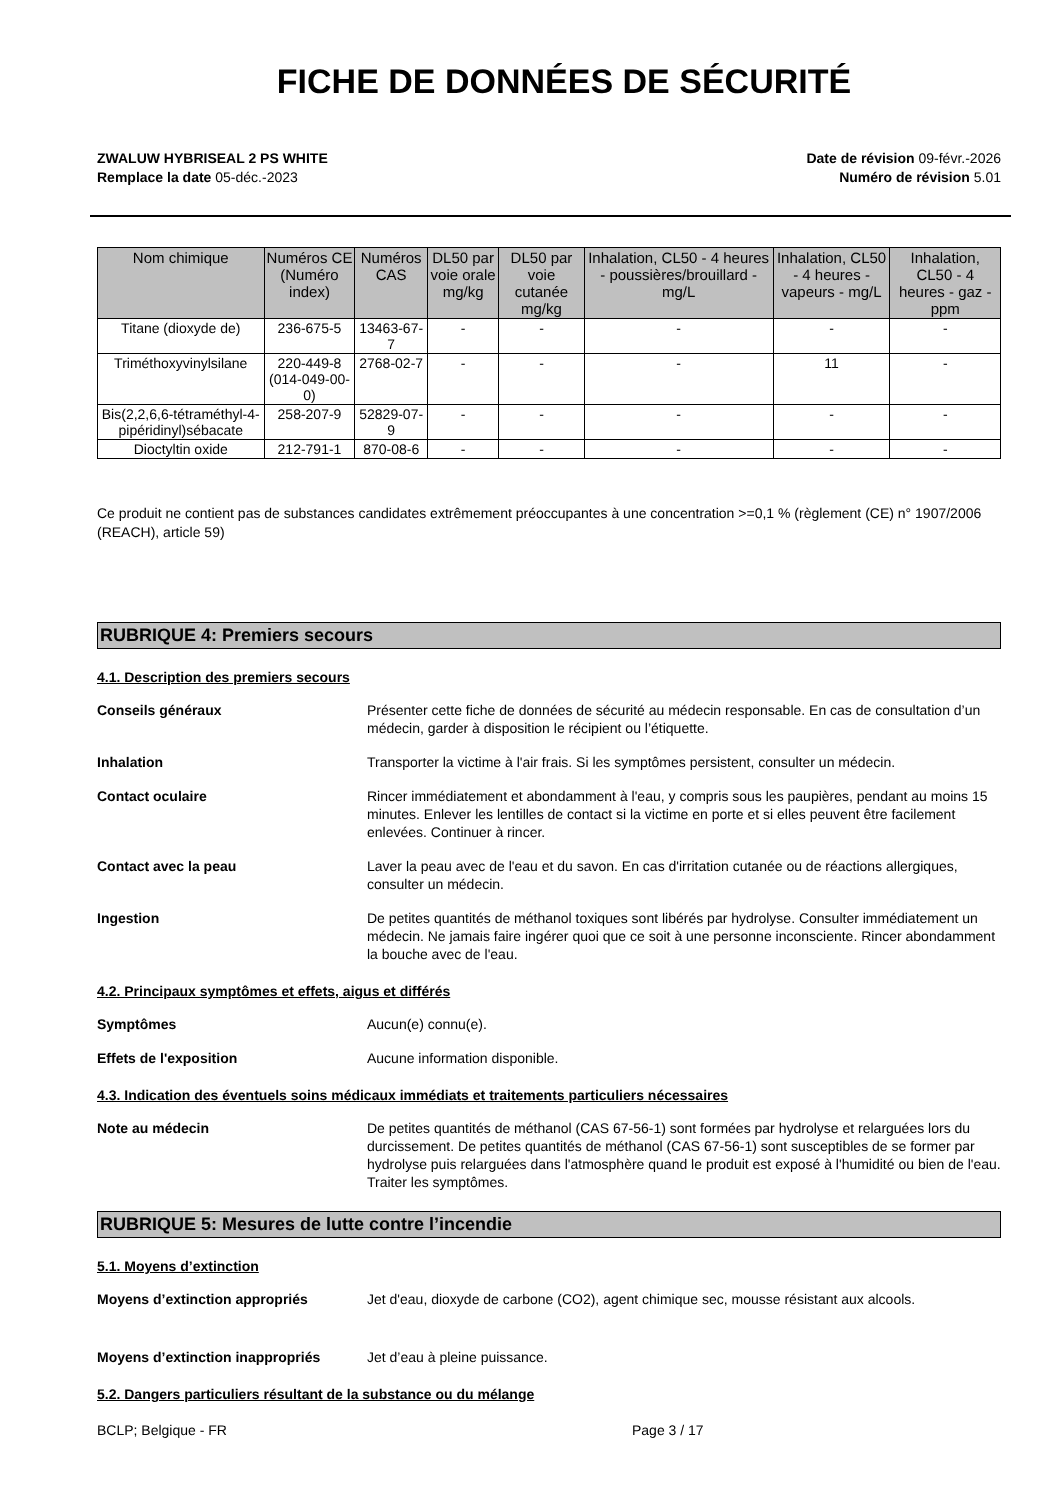FICHE DE DONNÉES DE SÉCURITÉ
ZWALUW HYBRISEAL 2 PS WHITE
Remplace la date 05-déc.-2023
Date de révision 09-févr.-2026
Numéro de révision 5.01
| Nom chimique | Numéros CE (Numéro index) | Numéros CAS | DL50 par voie orale mg/kg | DL50 par voie cutanée mg/kg | Inhalation, CL50 - 4 heures - poussières/brouillard - mg/L | Inhalation, CL50 - 4 heures - vapeurs - mg/L | Inhalation, CL50 - 4 heures - gaz - ppm |
| --- | --- | --- | --- | --- | --- | --- | --- |
| Titane (dioxyde de) | 236-675-5 | 13463-67-7 | - | - | - | - | - |
| Triméthoxyvinylsilane | 220-449-8 (014-049-00-0) | 2768-02-7 | - | - | - | 11 | - |
| Bis(2,2,6,6-tétraméthyl-4-pipéridinyl)sébacate | 258-207-9 | 52829-07-9 | - | - | - | - | - |
| Dioctyltin oxide | 212-791-1 | 870-08-6 | - | - | - | - | - |
Ce produit ne contient pas de substances candidates extrêmement préoccupantes à une concentration >=0,1 % (règlement (CE) n° 1907/2006 (REACH), article 59)
RUBRIQUE 4: Premiers secours
4.1. Description des premiers secours
Conseils généraux Présenter cette fiche de données de sécurité au médecin responsable. En cas de consultation d’un médecin, garder à disposition le récipient ou l’étiquette.
Inhalation Transporter la victime à l'air frais. Si les symptômes persistent, consulter un médecin.
Contact oculaire Rincer immédiatement et abondamment à l'eau, y compris sous les paupières, pendant au moins 15 minutes. Enlever les lentilles de contact si la victime en porte et si elles peuvent être facilement enlevées. Continuer à rincer.
Contact avec la peau Laver la peau avec de l'eau et du savon. En cas d'irritation cutanée ou de réactions allergiques, consulter un médecin.
Ingestion De petites quantités de méthanol toxiques sont libérés par hydrolyse. Consulter immédiatement un médecin. Ne jamais faire ingérer quoi que ce soit à une personne inconsciente. Rincer abondamment la bouche avec de l'eau.
4.2. Principaux symptômes et effets, aigus et différés
Symptômes Aucun(e) connu(e).
Effets de l'exposition Aucune information disponible.
4.3. Indication des éventuels soins médicaux immédiats et traitements particuliers nécessaires
Note au médecin De petites quantités de méthanol (CAS 67-56-1) sont formées par hydrolyse et relarguées lors du durcissement. De petites quantités de méthanol (CAS 67-56-1) sont susceptibles de se former par hydrolyse puis relarguées dans l'atmosphère quand le produit est exposé à l'humidité ou bien de l'eau. Traiter les symptômes.
RUBRIQUE 5: Mesures de lutte contre l’incendie
5.1. Moyens d’extinction
Moyens d’extinction appropriés Jet d'eau, dioxyde de carbone (CO2), agent chimique sec, mousse résistant aux alcools.
Moyens d’extinction inappropriés Jet d’eau à pleine puissance.
5.2. Dangers particuliers résultant de la substance ou du mélange
BCLP; Belgique - FR Page 3 / 17